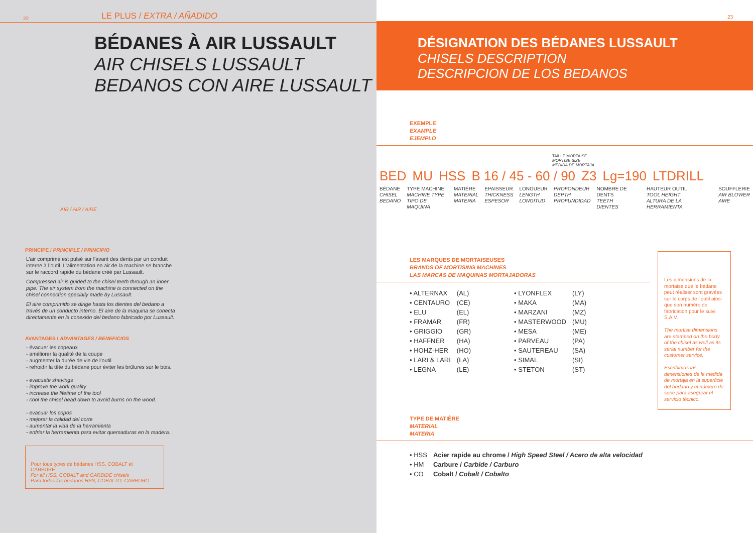22 LE PLUS / EXTRA / AÑADIDO
BÉDANES À AIR LUSSAULT
AIR CHISELS LUSSAULT
BEDANOS CON AIRE LUSSAULT
AIR / AIR / AIRE
PRINCIPE / PRINCIPLE / PRINCIPIO
L’air comprimé est pulsé sur l’avant des dents par un conduit interne à l’outil. L’alimentation en air de la machine se branche sur le raccord rapide du bédane créé par Lussault.
Compressed air is guided to the chisel teeth through an inner pipe. The air system from the machine is connected on the chisel connection specially made by Lussault.
El aire comprimido se dirige hasta los dientes del bedano a través de un conducto interno. El aire de la maquina se conecta directamente en la conexión del bedano fabricado por Lussault.
AVANTAGES / ADVANTAGES / BENEFICIOS
- évacuer les copeaux
- améliorer la qualité de la coupe
- augmenter la durée de vie de l’outil
- refroidir la tête du bédane pour éviter les brûlures sur le bois.
- evacuate shavings
- improve the work quality
- increase the lifetime of the tool
- cool the chisel head down to avoid burns on the wood.
- evacuar los copos
- mejorar la calidad del corte
- aumentar la vida de la herramienta
- enfriar la herramienta para evitar quemaduras en la madera.
Pour tous types de bédanes HSS, COBALT et CARBURE
For all HSS, COBALT and CARBIDE chisels
Para todos los bedanos HSS, COBALTO, CARBURO
23
DÉSIGNATION DES BÉDANES LUSSAULT
CHISELS DESCRIPTION
DESCRIPCION DE LOS BEDANOS
EXEMPLE
EXAMPLE
EJEMPLO
TAILLE MORTAISE
MORTISE SIZE
MEDIDA DE MORTAJA
| BED | MU | HSS | B 16 / 45 - 60 / 90 | Z3 | Lg=190 | LTDRILL |
| BÉDANE CHISEL BEDANO | TYPE MACHINE MACHINE TYPE TIPO DE MAQUINA | MATIÈRE MATERIAL MATERIA | EPAISSEUR THICKNESS ESPESOR | LONGUEUR LENGTH LONGITUD | PROFONDEUR DEPTH PROFUNDIDAD | NOMBRE DE DENTS TEETH DIENTES | HAUTEUR OUTIL TOOL HEIGHT ALTURA DE LA HERRAMIENTA | SOUFFLERIE AIR BLOWER AIRE |
LES MARQUES DE MORTAISEUSES
BRANDS OF MORTISING MACHINES
LAS MARCAS DE MAQUINAS MORTAJADORAS
| • ALTERNAX | (AL) | • LYONFLEX | (LY) |
| • CENTAURO | (CE) | • MAKA | (MA) |
| • ELU | (EL) | • MARZANI | (MZ) |
| • FRAMAR | (FR) | • MASTERWOOD | (MU) |
| • GRIGGIO | (GR) | • MESA | (ME) |
| • HAFFNER | (HA) | • PARVEAU | (PA) |
| • HOHZ-HER | (HO) | • SAUTEREAU | (SA) |
| • LARI & LARI | (LA) | • SIMAL | (SI) |
| • LEGNA | (LE) | • STETON | (ST) |
Les dimensions de la mortaise que le bédane peut réaliser sont gravées sur le corps de l’outil ainsi que son numéro de fabrication pour le suivi S.A.V.
The mortise dimensions are stamped on the body of the chisel as well as its serial number for the customer service.
Escribimos las dimensiones de la medida de mortaja en la superficie del bedano y el número de serie para asegurar el servicio técnico.
TYPE DE MATIÈRE
MATERIAL
MATERIA
| • HSS | Acier rapide au chrome / High Speed Steel / Acero de alta velocidad |
| • HM | Carbure / Carbide / Carburo |
| • CO | Cobalt / Cobalt / Cobalto |